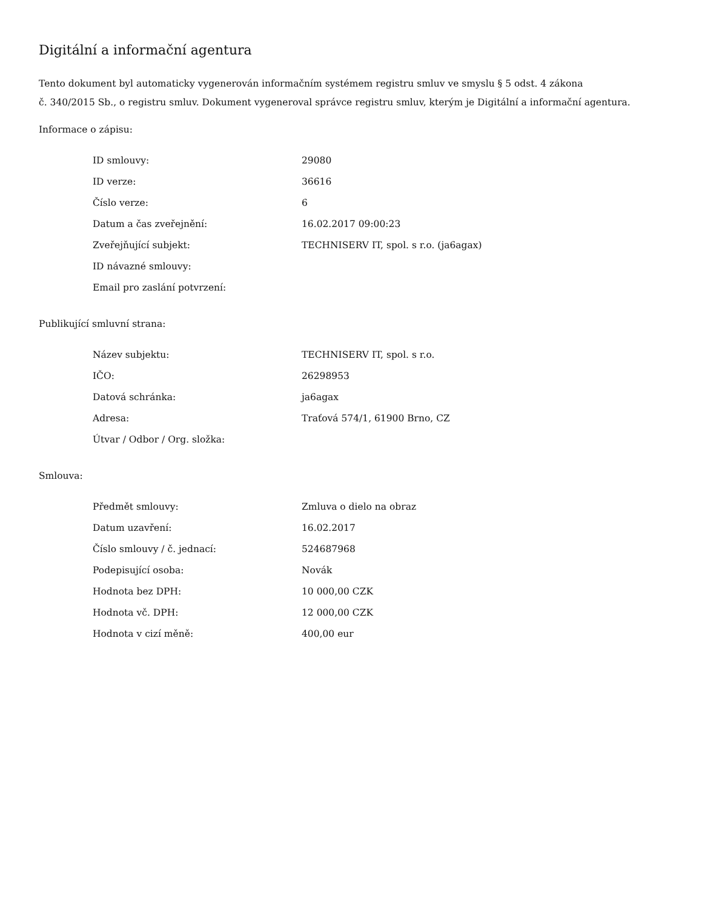Digitální a informační agentura
Tento dokument byl automaticky vygenerován informačním systémem registru smluv ve smyslu § 5 odst. 4 zákona
č. 340/2015 Sb., o registru smluv. Dokument vygeneroval správce registru smluv, kterým je Digitální a informační agentura.
Informace o zápisu:
| ID smlouvy: | 29080 |
| ID verze: | 36616 |
| Číslo verze: | 6 |
| Datum a čas zveřejnění: | 16.02.2017 09:00:23 |
| Zveřejňující subjekt: | TECHNISERV IT, spol. s r.o. (ja6agax) |
| ID návazné smlouvy: | |
| Email pro zaslání potvrzení: | |
Publikující smluvní strana:
| Název subjektu: | TECHNISERV IT, spol. s r.o. |
| IČO: | 26298953 |
| Datová schránka: | ja6agax |
| Adresa: | Traťová 574/1, 61900 Brno, CZ |
| Útvar / Odbor / Org. složka: | |
Smlouva:
| Předmět smlouvy: | Zmluva o dielo na obraz |
| Datum uzavření: | 16.02.2017 |
| Číslo smlouvy / č. jednací: | 524687968 |
| Podepisující osoba: | Novák |
| Hodnota bez DPH: | 10 000,00 CZK |
| Hodnota vč. DPH: | 12 000,00 CZK |
| Hodnota v cizí měně: | 400,00 eur |